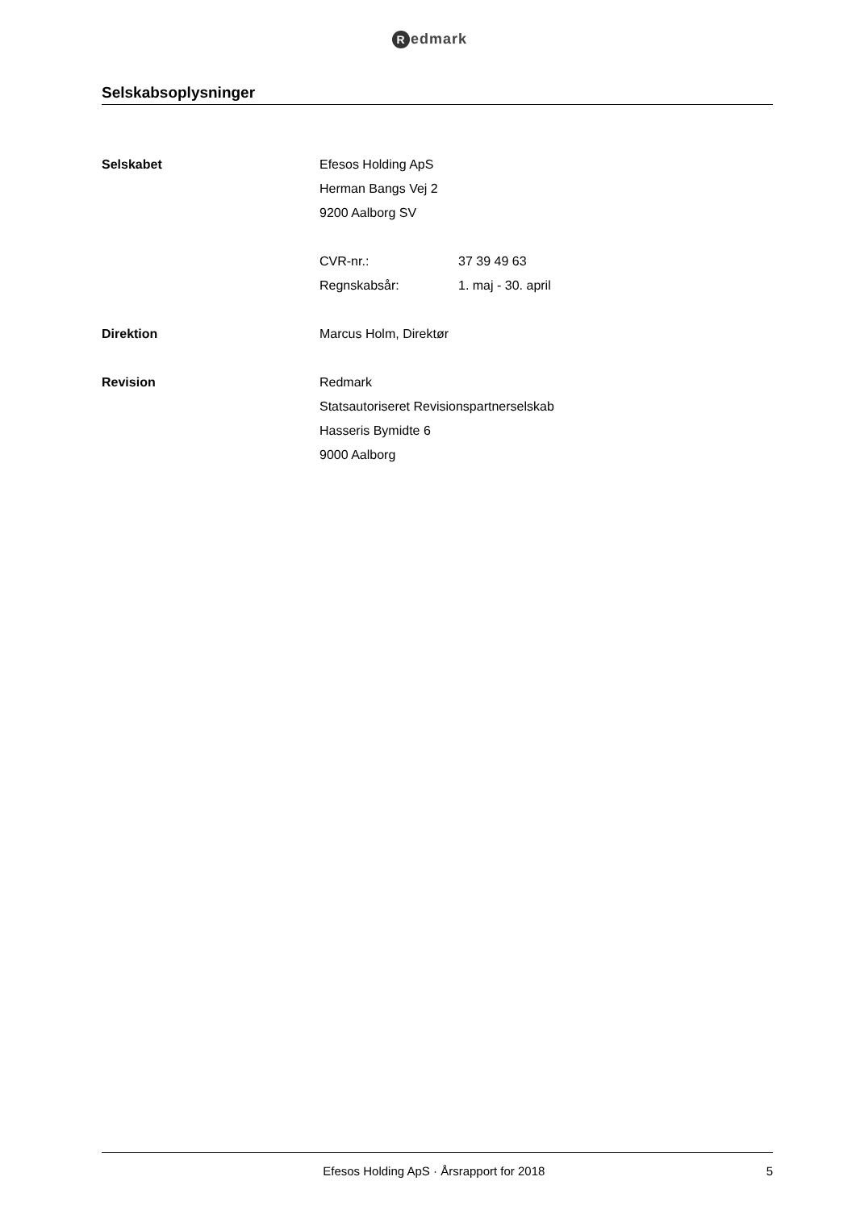Redmark
Selskabsoplysninger
Selskabet Efesos Holding ApS
Herman Bangs Vej 2
9200 Aalborg SV
CVR-nr.: 37 39 49 63
Regnskabsår: 1. maj - 30. april
Direktion Marcus Holm, Direktør
Revision Redmark
Statsautoriseret Revisionspartnerselskab
Hasseris Bymidte 6
9000 Aalborg
Efesos Holding ApS · Årsrapport for 2018
5